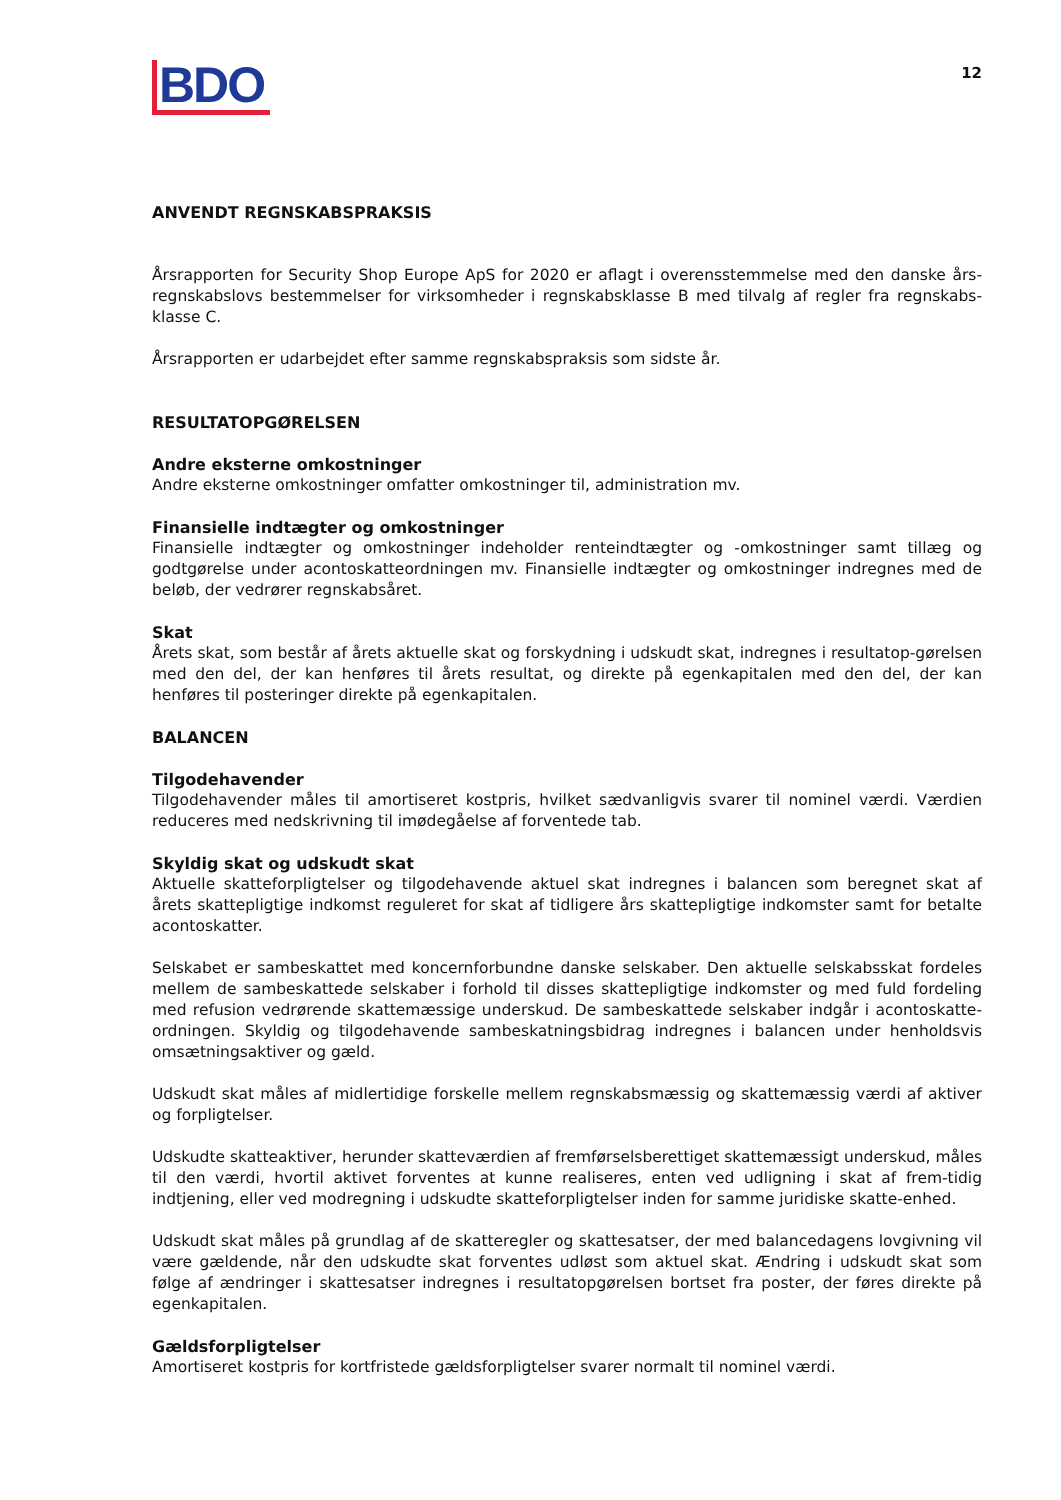BDO
12
ANVENDT REGNSKABSPRAKSIS
Årsrapporten for Security Shop Europe ApS for 2020 er aflagt i overensstemmelse med den danske års-regnskabslovs bestemmelser for virksomheder i regnskabsklasse B med tilvalg af regler fra regnskabs-klasse C.
Årsrapporten er udarbejdet efter samme regnskabspraksis som sidste år.
RESULTATOPGØRELSEN
Andre eksterne omkostninger
Andre eksterne omkostninger omfatter omkostninger til, administration mv.
Finansielle indtægter og omkostninger
Finansielle indtægter og omkostninger indeholder renteindtægter og -omkostninger samt tillæg og godtgørelse under acontoskatteordningen mv. Finansielle indtægter og omkostninger indregnes med de beløb, der vedrører regnskabsåret.
Skat
Årets skat, som består af årets aktuelle skat og forskydning i udskudt skat, indregnes i resultatop-gørelsen med den del, der kan henføres til årets resultat, og direkte på egenkapitalen med den del, der kan henføres til posteringer direkte på egenkapitalen.
BALANCEN
Tilgodehavender
Tilgodehavender måles til amortiseret kostpris, hvilket sædvanligvis svarer til nominel værdi. Værdien reduceres med nedskrivning til imødegåelse af forventede tab.
Skyldig skat og udskudt skat
Aktuelle skatteforpligtelser og tilgodehavende aktuel skat indregnes i balancen som beregnet skat af årets skattepligtige indkomst reguleret for skat af tidligere års skattepligtige indkomster samt for betalte acontoskatter.
Selskabet er sambeskattet med koncernforbundne danske selskaber. Den aktuelle selskabsskat fordeles mellem de sambeskattede selskaber i forhold til disses skattepligtige indkomster og med fuld fordeling med refusion vedrørende skattemæssige underskud. De sambeskattede selskaber indgår i acontoskatte-ordningen. Skyldig og tilgodehavende sambeskatningsbidrag indregnes i balancen under henholdsvis omsætningsaktiver og gæld.
Udskudt skat måles af midlertidige forskelle mellem regnskabsmæssig og skattemæssig værdi af aktiver og forpligtelser.
Udskudte skatteaktiver, herunder skatteværdien af fremførselsberettiget skattemæssigt underskud, måles til den værdi, hvortil aktivet forventes at kunne realiseres, enten ved udligning i skat af frem-tidig indtjening, eller ved modregning i udskudte skatteforpligtelser inden for samme juridiske skatte-enhed.
Udskudt skat måles på grundlag af de skatteregler og skattesatser, der med balancedagens lovgivning vil være gældende, når den udskudte skat forventes udløst som aktuel skat. Ændring i udskudt skat som følge af ændringer i skattesatser indregnes i resultatopgørelsen bortset fra poster, der føres direkte på egenkapitalen.
Gældsforpligtelser
Amortiseret kostpris for kortfristede gældsforpligtelser svarer normalt til nominel værdi.